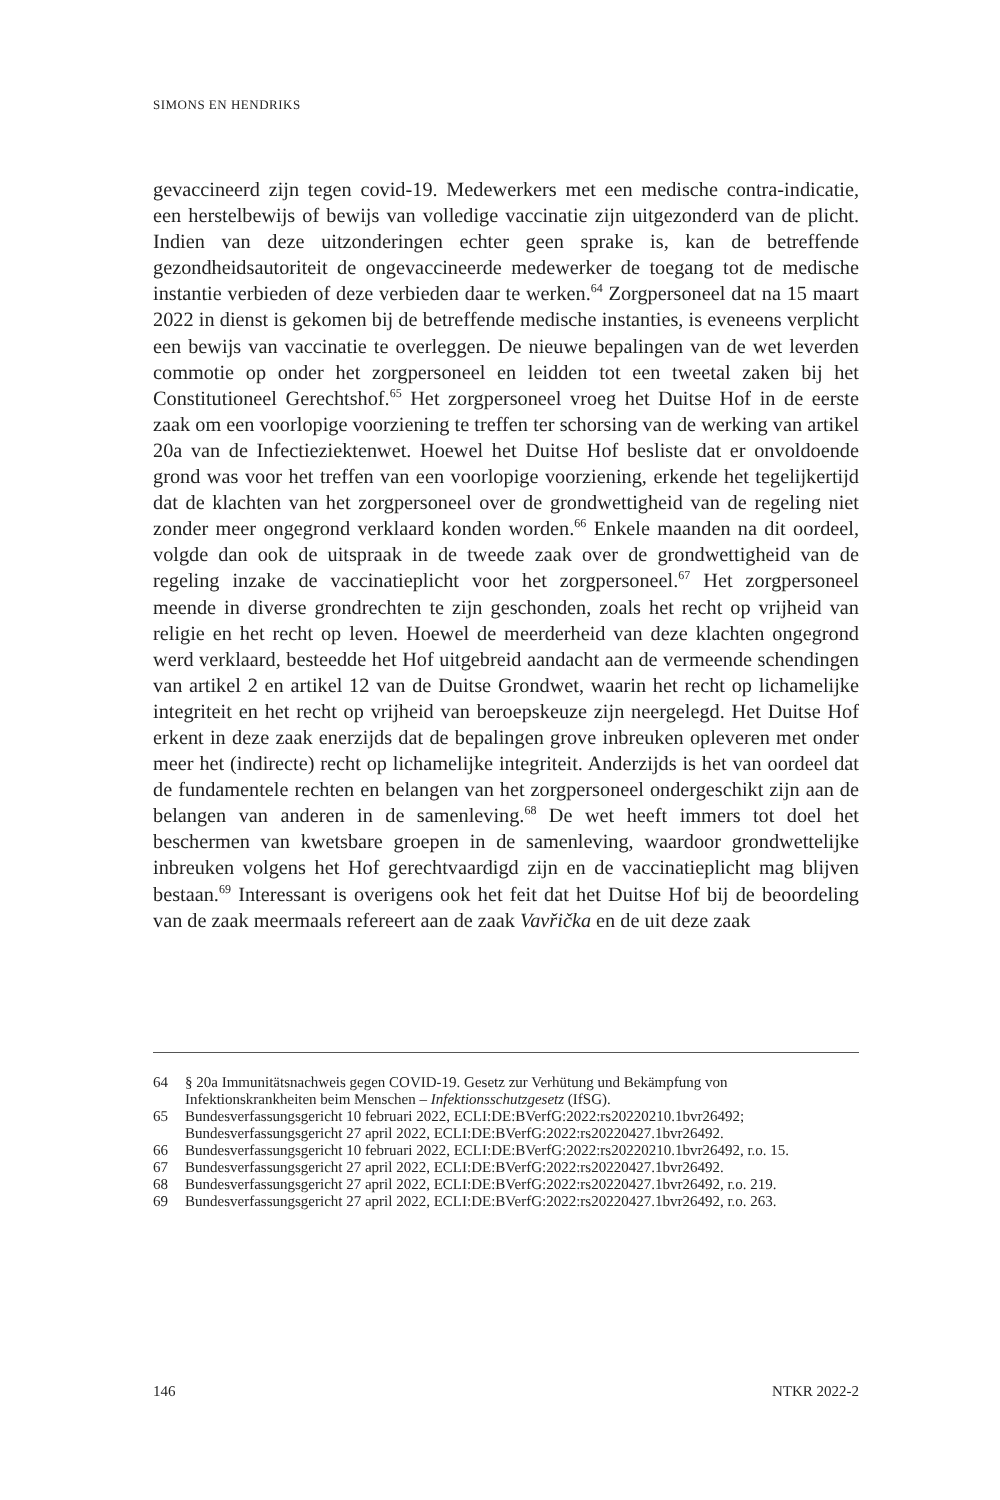SIMONS EN HENDRIKS
gevaccineerd zijn tegen covid-19. Medewerkers met een medische contra-indicatie, een herstelbewijs of bewijs van volledige vaccinatie zijn uitgezonderd van de plicht. Indien van deze uitzonderingen echter geen sprake is, kan de betreffende gezondheidsautoriteit de ongevaccineerde medewerker de toegang tot de medische instantie verbieden of deze verbieden daar te werken.<sup>64</sup> Zorgpersoneel dat na 15 maart 2022 in dienst is gekomen bij de betreffende medische instanties, is eveneens verplicht een bewijs van vaccinatie te overleggen. De nieuwe bepalingen van de wet leverden commotie op onder het zorgpersoneel en leidden tot een tweetal zaken bij het Constitutioneel Gerechtshof.<sup>65</sup> Het zorgpersoneel vroeg het Duitse Hof in de eerste zaak om een voorlopige voorziening te treffen ter schorsing van de werking van artikel 20a van de Infectieziektenwet. Hoewel het Duitse Hof besliste dat er onvoldoende grond was voor het treffen van een voorlopige voorziening, erkende het tegelijkertijd dat de klachten van het zorgpersoneel over de grondwettigheid van de regeling niet zonder meer ongegrond verklaard konden worden.<sup>66</sup> Enkele maanden na dit oordeel, volgde dan ook de uitspraak in de tweede zaak over de grondwettigheid van de regeling inzake de vaccinatieplicht voor het zorgpersoneel.<sup>67</sup> Het zorgpersoneel meende in diverse grondrechten te zijn geschonden, zoals het recht op vrijheid van religie en het recht op leven. Hoewel de meerderheid van deze klachten ongegrond werd verklaard, besteedde het Hof uitgebreid aandacht aan de vermeende schendingen van artikel 2 en artikel 12 van de Duitse Grondwet, waarin het recht op lichamelijke integriteit en het recht op vrijheid van beroepskeuze zijn neergelegd. Het Duitse Hof erkent in deze zaak enerzijds dat de bepalingen grove inbreuken opleveren met onder meer het (indirecte) recht op lichamelijke integriteit. Anderzijds is het van oordeel dat de fundamentele rechten en belangen van het zorgpersoneel ondergeschikt zijn aan de belangen van anderen in de samenleving.<sup>68</sup> De wet heeft immers tot doel het beschermen van kwetsbare groepen in de samenleving, waardoor grondwettelijke inbreuken volgens het Hof gerechtvaardigd zijn en de vaccinatieplicht mag blijven bestaan.<sup>69</sup> Interessant is overigens ook het feit dat het Duitse Hof bij de beoordeling van de zaak meermaals refereert aan de zaak Vavřička en de uit deze zaak
64 § 20a Immunitätsnachweis gegen COVID-19. Gesetz zur Verhütung und Bekämpfung von Infektionskrankheiten beim Menschen – Infektionsschutzgesetz (IfSG).
65 Bundesverfassungsgericht 10 februari 2022, ECLI:DE:BVerfG:2022:rs20220210.1bvr26492; Bundesverfassungsgericht 27 april 2022, ECLI:DE:BVerfG:2022:rs20220427.1bvr26492.
66 Bundesverfassungsgericht 10 februari 2022, ECLI:DE:BVerfG:2022:rs20220210.1bvr26492, r.o. 15.
67 Bundesverfassungsgericht 27 april 2022, ECLI:DE:BVerfG:2022:rs20220427.1bvr26492.
68 Bundesverfassungsgericht 27 april 2022, ECLI:DE:BVerfG:2022:rs20220427.1bvr26492, r.o. 219.
69 Bundesverfassungsgericht 27 april 2022, ECLI:DE:BVerfG:2022:rs20220427.1bvr26492, r.o. 263.
146 NTKR 2022-2